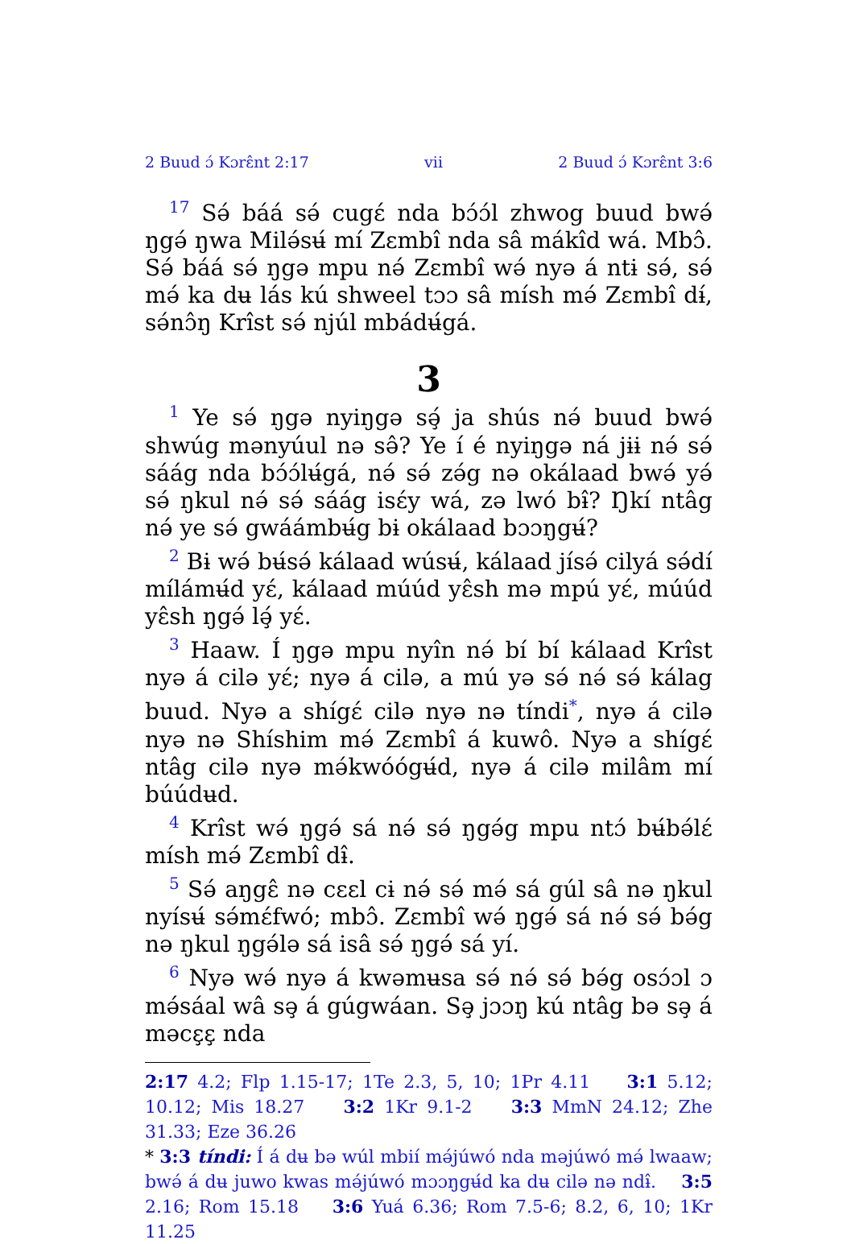2 Buud ɔ́ Kɔrɛ̂nt 2:17 vii 2 Buud ɔ́ Kɔrɛ̂nt 3:6
<sup>17</sup> Sə́ báá sə́ cugɛ́ nda bɔ́ɔ́l zhwog buud bwə́ ŋgə́ ŋwa Milə́sʉ́ mí Zɛmbî nda sâ mákîd wá. Mbɔ̂. Sə́ báá sə́ ŋgə mpu nə́ Zɛmbî wə́ nyə á ntɨ sə́, sə́ mə́ ka dʉ lás kú shweel tɔɔ sâ mísh mə́ Zɛmbî dɨ́, sə́nɔ̂ŋ Krîst sə́ njúl mbádʉ́gá.
3
<sup>1</sup> Ye sə́ ŋgə nyiŋgə sə̧́ ja shús nə́ buud bwə́ shwúg mənyúul nə sə̂? Ye í é nyiŋgə ná jɨɨ nə́ sə́ sáág nda bɔ́ɔ́lʉ́gá, nə́ sə́ zə́g nə okálaad bwə́ yə́ sə́ ŋkul nə́ sə́ sáág isɛ́y wá, zə lwó bɨ̂? Ŋkí ntâg nə́ ye sə́ gwáámbʉ́g bɨ okálaad bɔɔŋgʉ́?
<sup>2</sup> Bɨ wə́ bʉ́sə́ kálaad wúsʉ́, kálaad jísə́ cilyá sə́dí mílámʉ́d yɛ́, kálaad múúd yɛ̂sh mə mpú yɛ́, múúd yɛ̂sh ŋgə́ lə̧́ yɛ́.
<sup>3</sup> Haaw. Í ŋgə mpu nyîn nə́ bí bí kálaad Krîst nyə á cilə yɛ́; nyə á cilə, a mú yə sə́ nə́ sə́ kálag buud. Nyə a shígɛ́ cilə nyə nə tíndi<sup>*</sup>, nyə á cilə nyə nə Shíshim mə́ Zɛmbî á kuwô. Nyə a shígɛ́ ntâg cilə nyə mə́kwóógʉ́d, nyə á cilə milâm mí búúdʉd.
<sup>4</sup> Krîst wə́ ŋgə́ sá nə́ sə́ ŋgə́g mpu ntɔ́ bʉ́bə́lɛ́ mísh mə́ Zɛmbî dɨ̂.
<sup>5</sup> Sə́ aŋgɛ̂ nə cɛɛl cɨ nə́ sə́ mə́ sá gúl sâ nə ŋkul nyísʉ́ sə́mɛ́fwó; mbɔ̂. Zɛmbî wə́ ŋgə́ sá nə́ sə́ bə́g nə ŋkul ŋgə́lə sá isâ sə́ ŋgə́ sá yí.
<sup>6</sup> Nyə wə́ nyə á kwəmʉsa sə́ nə́ sə́ bə́g osɔ́ɔl ɔ mə́sáal wâ sə̧ á gúgwáan. Sə̧ jɔɔŋ kú ntâg bə sə̧ á məcɛ̧ɛ̧ nda
2:17 4.2; Flp 1.15-17; 1Te 2.3, 5, 10; 1Pr 4.11 3:1 5.12; 10.12; Mis 18.27 3:2 1Kr 9.1-2 3:3 MmN 24.12; Zhe 31.33; Eze 36.26
* 3:3 tíndi: Í á dʉ bə wúl mbií mə́júwó nda məjúwó mə́ lwaaw; bwə́ á dʉ juwo kwas mə́júwó mɔɔŋgʉ́d ka dʉ cilə nə ndɨ̂. 3:5 2.16; Rom 15.18 3:6 Yuá 6.36; Rom 7.5-6; 8.2, 6, 10; 1Kr 11.25